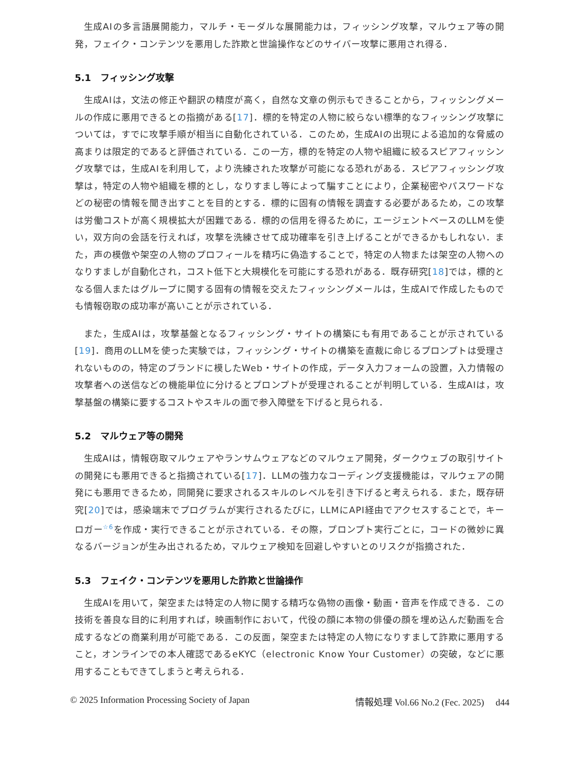生成AIの多言語展開能力，マルチ・モーダルな展開能力は，フィッシング攻撃，マルウェア等の開発，フェイク・コンテンツを悪用した詐欺と世論操作などのサイバー攻撃に悪用され得る．
5.1　フィッシング攻撃
生成AIは，文法の修正や翻訳の精度が高く，自然な文章の例示もできることから，フィッシングメールの作成に悪用できるとの指摘がある[17]．標的を特定の人物に絞らない標準的なフィッシング攻撃については，すでに攻撃手順が相当に自動化されている．このため，生成AIの出現による追加的な脅威の高まりは限定的であると評価されている．この一方，標的を特定の人物や組織に絞るスピアフィッシング攻撃では，生成AIを利用して，より洗練された攻撃が可能になる恐れがある．スピアフィッシング攻撃は，特定の人物や組織を標的とし，なりすまし等によって騙すことにより，企業秘密やパスワードなどの秘密の情報を聞き出すことを目的とする．標的に固有の情報を調査する必要があるため，この攻撃は労働コストが高く規模拡大が困難である．標的の信用を得るために，エージェントベースのLLMを使い，双方向の会話を行えれば，攻撃を洗練させて成功確率を引き上げることができるかもしれない．また，声の模倣や架空の人物のプロフィールを精巧に偽造することで，特定の人物または架空の人物へのなりすましが自動化され，コスト低下と大規模化を可能にする恐れがある．既存研究[18]では，標的となる個人またはグループに関する固有の情報を交えたフィッシングメールは，生成AIで作成したものでも情報窃取の成功率が高いことが示されている．
また，生成AIは，攻撃基盤となるフィッシング・サイトの構築にも有用であることが示されている[19]．商用のLLMを使った実験では，フィッシング・サイトの構築を直裁に命じるプロンプトは受理されないものの，特定のブランドに模したWeb・サイトの作成，データ入力フォームの設置，入力情報の攻撃者への送信などの機能単位に分けるとプロンプトが受理されることが判明している．生成AIは，攻撃基盤の構築に要するコストやスキルの面で参入障壁を下げると見られる．
5.2　マルウェア等の開発
生成AIは，情報窃取マルウェアやランサムウェアなどのマルウェア開発，ダークウェブの取引サイトの開発にも悪用できると指摘されている[17]．LLMの強力なコーディング支援機能は，マルウェアの開発にも悪用できるため，同開発に要求されるスキルのレベルを引き下げると考えられる．また，既存研究[20]では，感染端末でプログラムが実行されるたびに，LLMにAPI経由でアクセスすることで，キーロガー<sup>☆6</sup>を作成・実行できることが示されている．その際，プロンプト実行ごとに，コードの微妙に異なるバージョンが生み出されるため，マルウェア検知を回避しやすいとのリスクが指摘された．
5.3　フェイク・コンテンツを悪用した詐欺と世論操作
生成AIを用いて，架空または特定の人物に関する精巧な偽物の画像・動画・音声を作成できる．この技術を善良な目的に利用すれば，映画制作において，代役の顔に本物の俳優の顔を埋め込んだ動画を合成するなどの商業利用が可能である．この反面，架空または特定の人物になりすまして詐欺に悪用すること，オンラインでの本人確認であるeKYC（electronic Know Your Customer）の突破，などに悪用することもできてしまうと考えられる．
© 2025 Information Processing Society of Japan 情報処理 Vol.66 No.2 (Fec. 2025)　 d44